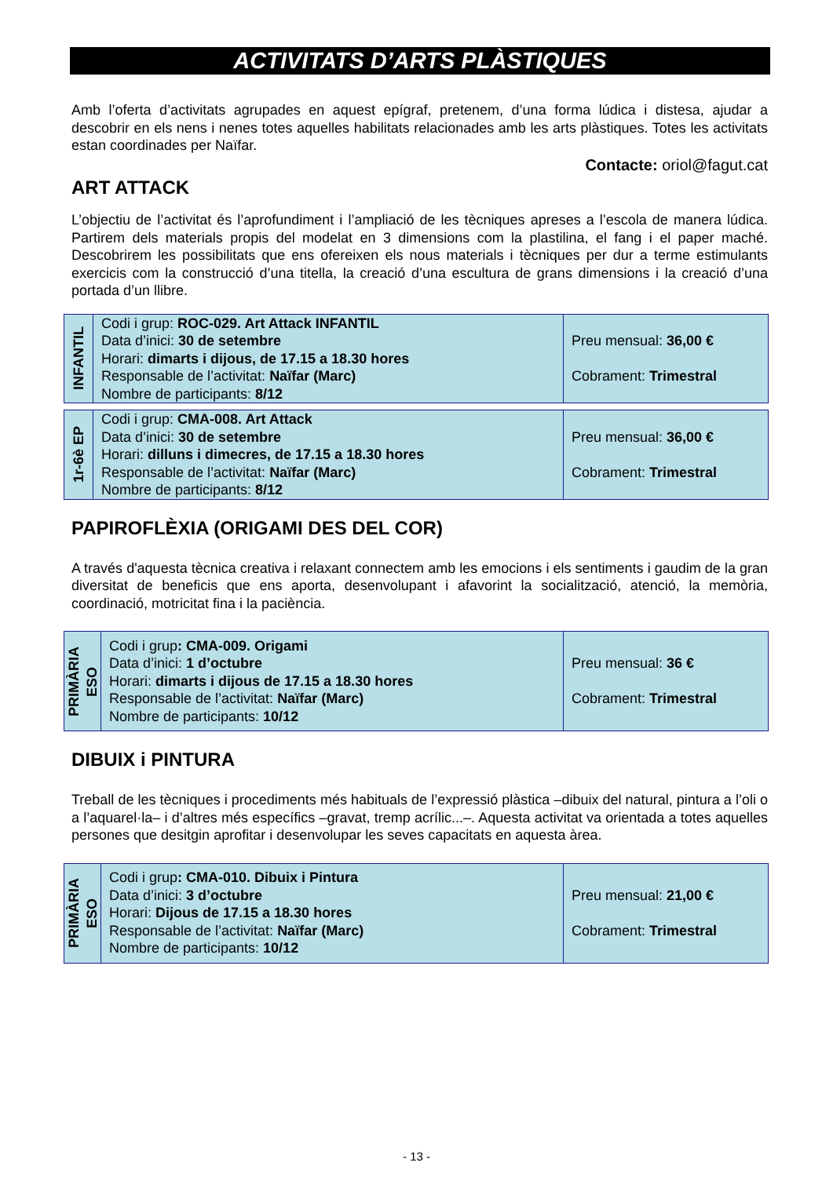ACTIVITATS D’ARTS PLÀSTIQUES
Amb l’oferta d’activitats agrupades en aquest epígraf, pretenem, d’una forma lúdica i distesa, ajudar a descobrir en els nens i nenes totes aquelles habilitats relacionades amb les arts plàstiques. Totes les activitats estan coordinades per Naïfar.
Contacte: oriol@fagut.cat
ART ATTACK
L’objectiu de l’activitat és l’aprofundiment i l’ampliació de les tècniques apreses a l’escola de manera lúdica. Partirem dels materials propis del modelat en 3 dimensions com la plastilina, el fang i el paper maché. Descobrirem les possibilitats que ens ofereixen els nous materials i tècniques per dur a terme estimulants exercicis com la construcció d’una titella, la creació d’una escultura de grans dimensions i la creació d’una portada d’un llibre.
| INFANTIL | Codi i grup: ROC-029. Art Attack INFANTIL Data d’inici: 30 de setembre Horari: dimarts i dijous, de 17.15 a 18.30 hores Responsable de l’activitat: Naïfar (Marc) Nombre de participants: 8/12 | Preu mensual: 36,00 € Cobrament: Trimestral |
| 1r-6è EP | Codi i grup: CMA-008. Art Attack Data d’inici: 30 de setembre Horari: dilluns i dimecres, de 17.15 a 18.30 hores Responsable de l’activitat: Naïfar (Marc) Nombre de participants: 8/12 | Preu mensual: 36,00 € Cobrament: Trimestral |
PAPIROFLÈXIA (ORIGAMI DES DEL COR)
A través d'aquesta tècnica creativa i relaxant connectem amb les emocions i els sentiments i gaudim de la gran diversitat de beneficis que ens aporta, desenvolupant i afavorint la socialització, atenció, la memòria, coordinació, motricitat fina i la paciència.
| PRIMÀRIA ESO | Codi i grup : CMA-009. Origami Data d’inici: 1 d’octubre Horari: dimarts i dijous de 17.15 a 18.30 hores Responsable de l’activitat: Naïfar (Marc) Nombre de participants: 10/12 | Preu mensual: 36 € Cobrament: Trimestral |
DIBUIX i PINTURA
Treball de les tècniques i procediments més habituals de l’expressió plàstica –dibuix del natural, pintura a l’oli o a l’aquarel·la– i d’altres més específics –gravat, tremp acrílic...–. Aquesta activitat va orientada a totes aquelles persones que desitgin aprofitar i desenvolupar les seves capacitats en aquesta àrea.
| PRIMÀRIA ESO | Codi i grup : CMA-010. Dibuix i Pintura Data d’inici: 3 d’octubre Horari: Dijous de 17.15 a 18.30 hores Responsable de l’activitat: Naïfar (Marc) Nombre de participants: 10/12 | Preu mensual: 21,00 € Cobrament: Trimestral |
- 13 -